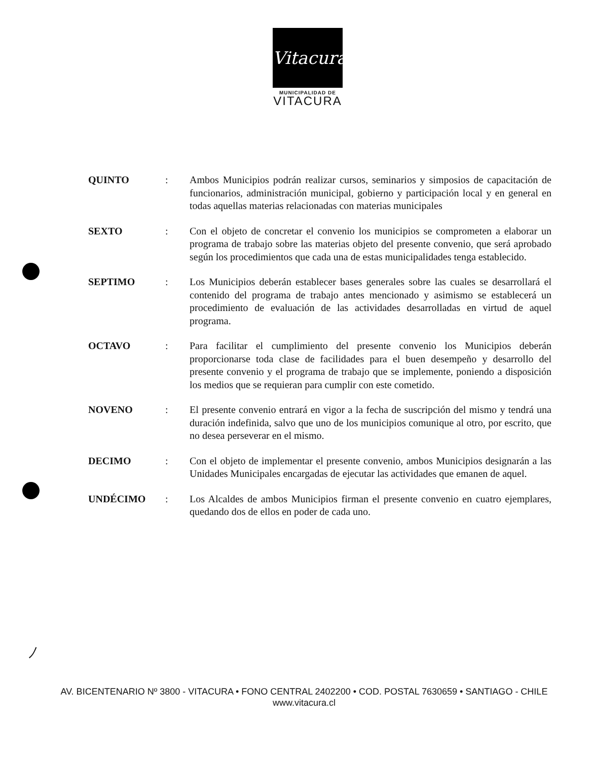Vitacura
MUNICIPALIDAD DE
VITACURA
QUINTO : Ambos Municipios podrán realizar cursos, seminarios y simposios de capacitación de funcionarios, administración municipal, gobierno y participación local y en general en todas aquellas materias relacionadas con materias municipales
SEXTO : Con el objeto de concretar el convenio los municipios se comprometen a elaborar un programa de trabajo sobre las materias objeto del presente convenio, que será aprobado según los procedimientos que cada una de estas municipalidades tenga establecido.
SEPTIMO : Los Municipios deberán establecer bases generales sobre las cuales se desarrollará el contenido del programa de trabajo antes mencionado y asimismo se establecerá un procedimiento de evaluación de las actividades desarrolladas en virtud de aquel programa.
OCTAVO : Para facilitar el cumplimiento del presente convenio los Municipios deberán proporcionarse toda clase de facilidades para el buen desempeño y desarrollo del presente convenio y el programa de trabajo que se implemente, poniendo a disposición los medios que se requieran para cumplir con este cometido.
NOVENO : El presente convenio entrará en vigor a la fecha de suscripción del mismo y tendrá una duración indefinida, salvo que uno de los municipios comunique al otro, por escrito, que no desea perseverar en el mismo.
DECIMO : Con el objeto de implementar el presente convenio, ambos Municipios designarán a las Unidades Municipales encargadas de ejecutar las actividades que emanen de aquel.
UNDÉCIMO : Los Alcaldes de ambos Municipios firman el presente convenio en cuatro ejemplares, quedando dos de ellos en poder de cada uno.
ﾉ
AV. BICENTENARIO Nº 3800 - VITACURA • FONO CENTRAL 2402200 • COD. POSTAL 7630659 • SANTIAGO - CHILE
www.vitacura.cl